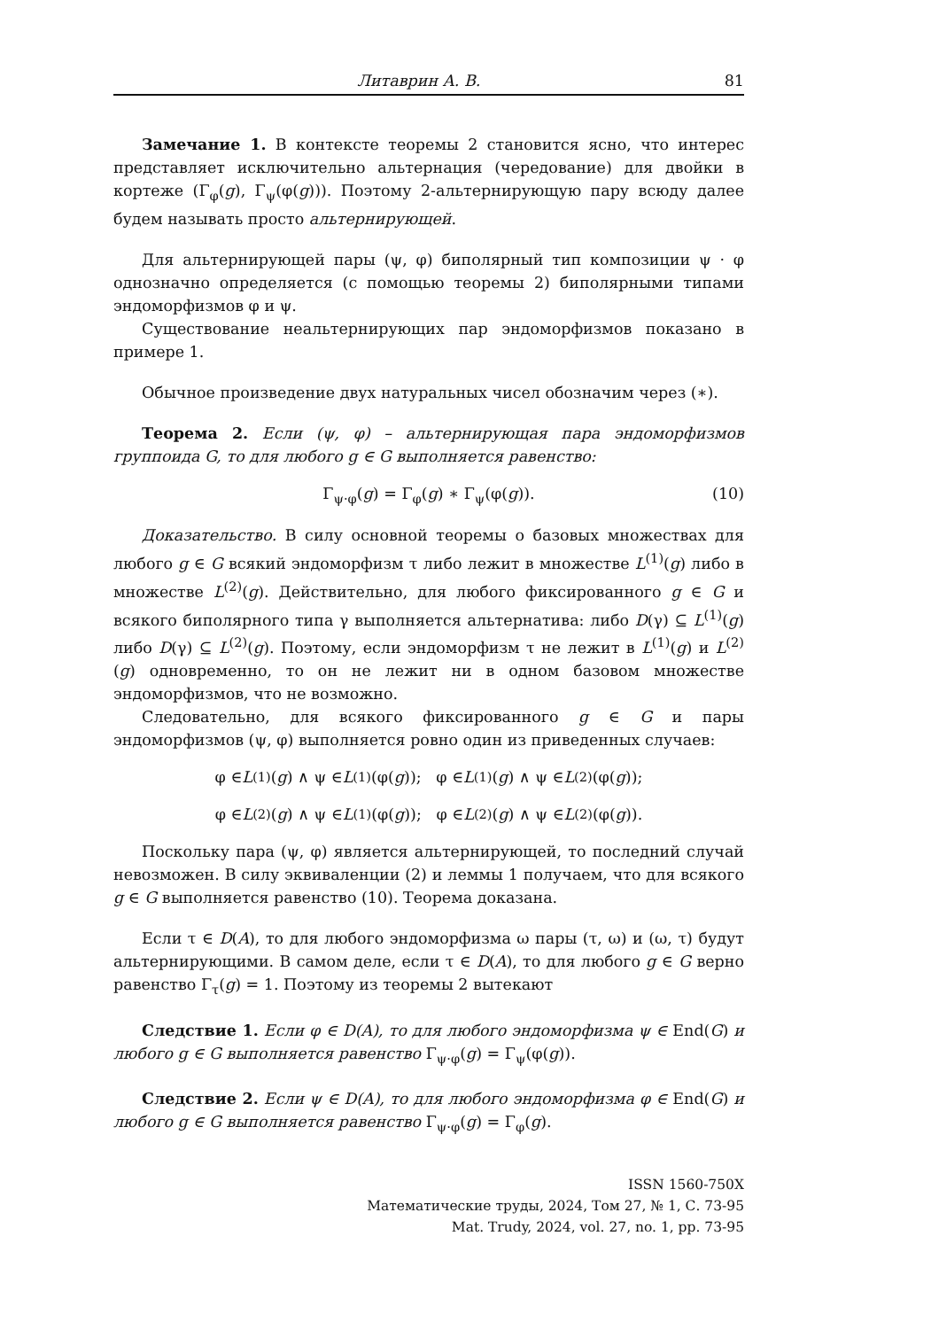Литаврин А. В. 81
Замечание 1. В контексте теоремы 2 становится ясно, что интерес представляет исключительно альтернация (чередование) для двойки в кортеже (Γ<sub>φ</sub>(g), Γ<sub>ψ</sub>(φ(g))). Поэтому 2-альтернирующую пару всюду далее будем называть просто альтернирующей.
Для альтернирующей пары (ψ, φ) биполярный тип композиции ψ · φ однозначно определяется (с помощью теоремы 2) биполярными типами эндоморфизмов φ и ψ.
Существование неальтернирующих пар эндоморфизмов показано в примере 1.
Обычное произведение двух натуральных чисел обозначим через (∗).
Теорема 2. Если (ψ, φ) – альтернирующая пара эндоморфизмов группоида G, то для любого g ∈ G выполняется равенство:
Γ<sub>ψ·φ</sub>(g) = Γ<sub>φ</sub>(g) ∗ Γ<sub>ψ</sub>(φ(g)). (10)
Доказательство. В силу основной теоремы о базовых множествах для любого g ∈ G всякий эндоморфизм τ либо лежит в множестве L<sup>(1)</sup>(g) либо в множестве L<sup>(2)</sup>(g). Действительно, для любого фиксированного g ∈ G и всякого биполярного типа γ выполняется альтернатива: либо D(γ) ⊆ L<sup>(1)</sup>(g) либо D(γ) ⊆ L<sup>(2)</sup>(g). Поэтому, если эндоморфизм τ не лежит в L<sup>(1)</sup>(g) и L<sup>(2)</sup>(g) одновременно, то он не лежит ни в одном базовом множестве эндоморфизмов, что не возможно.
Следовательно, для всякого фиксированного g ∈ G и пары эндоморфизмов (ψ, φ) выполняется ровно один из приведенных случаев:
φ ∈ L<sup>(1)</sup>(g) ∧ ψ ∈ L<sup>(1)</sup>(φ(g)); φ ∈ L<sup>(1)</sup>(g) ∧ ψ ∈ L<sup>(2)</sup>(φ(g));
φ ∈ L<sup>(2)</sup>(g) ∧ ψ ∈ L<sup>(1)</sup>(φ(g)); φ ∈ L<sup>(2)</sup>(g) ∧ ψ ∈ L<sup>(2)</sup>(φ(g)).
Поскольку пара (ψ, φ) является альтернирующей, то последний случай невозможен. В силу эквиваленции (2) и леммы 1 получаем, что для всякого g ∈ G выполняется равенство (10). Теорема доказана.
Если τ ∈ D(A), то для любого эндоморфизма ω пары (τ, ω) и (ω, τ) будут альтернирующими. В самом деле, если τ ∈ D(A), то для любого g ∈ G верно равенство Γ<sub>τ</sub>(g) = 1. Поэтому из теоремы 2 вытекают
Следствие 1. Если φ ∈ D(A), то для любого эндоморфизма ψ ∈ End(G) и любого g ∈ G выполняется равенство Γ<sub>ψ·φ</sub>(g) = Γ<sub>ψ</sub>(φ(g)).
Следствие 2. Если ψ ∈ D(A), то для любого эндоморфизма φ ∈ End(G) и любого g ∈ G выполняется равенство Γ<sub>ψ·φ</sub>(g) = Γ<sub>φ</sub>(g).
ISSN 1560-750X
Математические труды, 2024, Том 27, № 1, С. 73-95
Mat. Trudy, 2024, vol. 27, no. 1, pp. 73-95